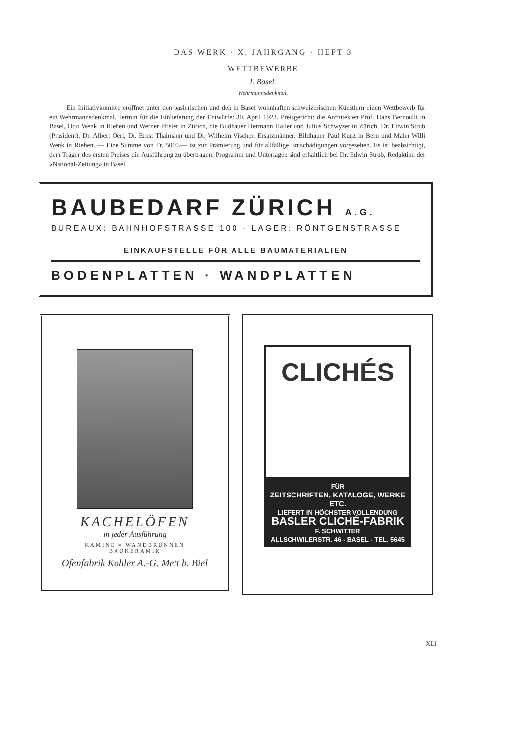DAS WERK · X. JAHRGANG · HEFT 3
WETTBEWERBE
I. Basel.
Wehrmannsdenkmal.
Ein Initiativkomitee eröffnet unter den baslerischen und den in Basel wohnhaften schweizerischen Künstlern einen Wettbewerb für ein Wehrmannsdenkmal. Termin für die Einlieferung der Entwürfe: 30. April 1923. Preisgericht: die Architekten Prof. Hans Bernoulli in Basel, Otto Wenk in Riehen und Werner Pfister in Zürich, die Bildhauer Hermann Haller und Julius Schwyzer in Zürich, Dr. Edwin Strub (Präsident), Dr. Albert Oeri, Dr. Ernst Thalmann und Dr. Wilhelm Vischer. Ersatzmänner: Bildhauer Paul Kunz in Bern und Maler Willi Wenk in Riehen. — Eine Summe von Fr. 5000.— ist zur Prämierung und für allfällige Entschädigungen vorgesehen. Es ist beabsichtigt, dem Träger des ersten Preises die Ausführung zu übertragen. Programm und Unterlagen sind erhältlich bei Dr. Edwin Strub, Redaktion der «National-Zeitung» in Basel.
BAUBEDARF ZÜRICH A.G.
BUREAUX: BAHNHOFSTRASSE 100 · LAGER: RÖNTGENSTRASSE
EINKAUFSTELLE FÜR ALLE BAUMATERIALIEN
BODENPLATTEN · WANDPLATTEN
KACHELÖFEN
in jeder Ausführung
KAMINE = WANDBRUNNEN
BAUKERAMIK
Ofenfabrik Kohler A.-G. Mett b. Biel
CLICHÉS
FÜR
ZEITSCHRIFTEN, KATALOGE, WERKE ETC.
LIEFERT IN HÖCHSTER VOLLENDUNG
BASLER CLICHÉ-FABRIK
F. SCHWITTER
ALLSCHWILERSTR. 46 - BASEL - TEL. 5645
XLI